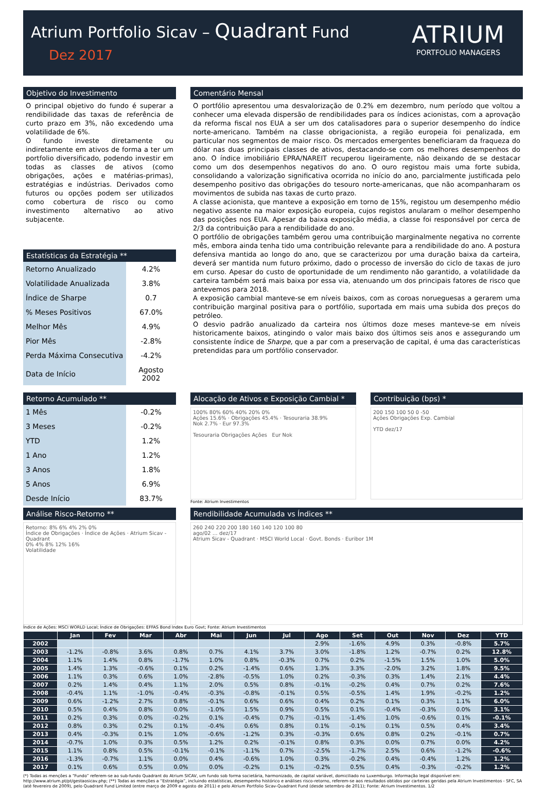Atrium Portfolio Sicav – Quadrant Fund
Dez 2017
ATRIUM
PORTFOLIO MANAGERS
Objetivo do Investimento
O principal objetivo do fundo é superar a rendibilidade das taxas de referência de curto prazo em 3%, não excedendo uma volatilidade de 6%.
O fundo investe diretamente ou indiretamente em ativos de forma a ter um portfolio diversificado, podendo investir em todas as classes de ativos (como obrigações, ações e matérias-primas), estratégias e indústrias. Derivados como futuros ou opções podem ser utilizados como cobertura de risco ou como investimento alternativo ao ativo subjacente.
Estatísticas da Estratégia **
| Retorno Anualizado | 4.2% |
| Volatilidade Anualizada | 3.8% |
| Índice de Sharpe | 0.7 |
| % Meses Positivos | 67.0% |
| Melhor Mês | 4.9% |
| Pior Mês | -2.8% |
| Perda Máxima Consecutiva | -4.2% |
| Data de Início | Agosto 2002 |
Comentário Mensal
O portfólio apresentou uma desvalorização de 0.2% em dezembro, num período que voltou a conhecer uma elevada dispersão de rendibilidades para os índices acionistas, com a aprovação da reforma fiscal nos EUA a ser um dos catalisadores para o superior desempenho do índice norte-americano. Também na classe obrigacionista, a região europeia foi penalizada, em particular nos segmentos de maior risco. Os mercados emergentes beneficiaram da fraqueza do dólar nas duas principais classes de ativos, destacando-se com os melhores desempenhos do ano. O índice imobiliário EPRA/NAREIT recuperou ligeiramente, não deixando de se destacar como um dos desempenhos negativos do ano. O ouro registou mais uma forte subida, consolidando a valorização significativa ocorrida no início do ano, parcialmente justificada pelo desempenho positivo das obrigações do tesouro norte-americanas, que não acompanharam os movimentos de subida nas taxas de curto prazo.
A classe acionista, que manteve a exposição em torno de 15%, registou um desempenho médio negativo assente na maior exposição europeia, cujos registos anularam o melhor desempenho das posições nos EUA. Apesar da baixa exposição média, a classe foi responsável por cerca de 2/3 da contribuição para a rendibilidade do ano.
O portfólio de obrigações também gerou uma contribuição marginalmente negativa no corrente mês, embora ainda tenha tido uma contribuição relevante para a rendibilidade do ano. A postura defensiva mantida ao longo do ano, que se caracterizou por uma duração baixa da carteira, deverá ser mantida num futuro próximo, dado o processo de inversão do ciclo de taxas de juro em curso. Apesar do custo de oportunidade de um rendimento não garantido, a volatilidade da carteira também será mais baixa por essa via, atenuando um dos principais fatores de risco que antevemos para 2018.
A exposição cambial manteve-se em níveis baixos, com as coroas norueguesas a gerarem uma contribuição marginal positiva para o portfólio, suportada em mais uma subida dos preços do petróleo.
O desvio padrão anualizado da carteira nos últimos doze meses manteve-se em níveis historicamente baixos, atingindo o valor mais baixo dos últimos seis anos e assegurando um consistente índice de Sharpe, que a par com a preservação de capital, é uma das características pretendidas para um portfólio conservador.
Retorno Acumulado **
| 1 Mês | -0.2% |
| 3 Meses | -0.2% |
| YTD | 1.2% |
| 1 Ano | 1.2% |
| 3 Anos | 1.8% |
| 5 Anos | 6.9% |
| Desde Início | 83.7% |
Alocação de Ativos e Exposição Cambial *
100% 80% 60% 40% 20% 0%
Ações 15.6% · Obrigações 45.4% · Tesouraria 38.9%
Nok 2.7% · Eur 97.3%
Tesouraria Obrigações Ações Eur Nok
Fonte: Atrium Investimentos
Contribuição (bps) *
200 150 100 50 0 -50
Ações Obrigações Exp. Cambial
YTD dez/17
Análise Risco-Retorno **
Retorno: 8% 6% 4% 2% 0%
Índice de Obrigações · Índice de Ações · Atrium Sicav - Quadrant
0% 4% 8% 12% 16%
Volatilidade
Rendibilidade Acumulada vs Índices **
260 240 220 200 180 160 140 120 100 80
ago/02 … dez/17
Atrium Sicav - Quadrant · MSCI World Local · Govt. Bonds · Euribor 1M
Índice de Ações: MSCI WORLD Local; Índice de Obrigações: EFFAS Bond Index Euro Govt; Fonte: Atrium Investimentos
| | Jan | Fev | Mar | Abr | Mai | Jun | Jul | Ago | Set | Out | Nov | Dez | YTD |
| --- | --- | --- | --- | --- | --- | --- | --- | --- | --- | --- | --- | --- | --- |
| 2002 | | | | | | | | 2.9% | -1.6% | 4.9% | 0.3% | -0.8% | 5.7% |
| 2003 | -1.2% | -0.8% | 3.6% | 0.8% | 0.7% | 4.1% | 3.7% | 3.0% | -1.8% | 1.2% | -0.7% | 0.2% | 12.8% |
| 2004 | 1.1% | 1.4% | 0.8% | -1.7% | 1.0% | 0.8% | -0.3% | 0.7% | 0.2% | -1.5% | 1.5% | 1.0% | 5.0% |
| 2005 | 1.4% | 1.3% | -0.6% | 0.1% | 0.2% | -1.4% | 0.6% | 1.3% | 3.3% | -2.0% | 3.2% | 1.8% | 9.5% |
| 2006 | 1.1% | 0.3% | 0.6% | 1.0% | -2.8% | -0.5% | 1.0% | 0.2% | -0.3% | 0.3% | 1.4% | 2.1% | 4.4% |
| 2007 | 0.2% | 1.4% | 0.4% | 1.1% | 2.0% | 0.5% | 0.8% | -0.1% | -0.2% | 0.4% | 0.7% | 0.2% | 7.6% |
| 2008 | -0.4% | 1.1% | -1.0% | -0.4% | -0.3% | -0.8% | -0.1% | 0.5% | -0.5% | 1.4% | 1.9% | -0.2% | 1.2% |
| 2009 | 0.6% | -1.2% | 2.7% | 0.8% | -0.1% | 0.6% | 0.6% | 0.4% | 0.2% | 0.1% | 0.3% | 1.1% | 6.0% |
| 2010 | 0.5% | 0.4% | 0.8% | 0.0% | -1.0% | 1.5% | 0.9% | 0.5% | 0.1% | -0.4% | -0.3% | 0.0% | 3.1% |
| 2011 | 0.2% | 0.3% | 0.0% | -0.2% | 0.1% | -0.4% | 0.7% | -0.1% | -1.4% | 1.0% | -0.6% | 0.1% | -0.1% |
| 2012 | 0.8% | 0.3% | 0.2% | 0.1% | -0.4% | 0.6% | 0.8% | 0.1% | -0.1% | 0.1% | 0.5% | 0.4% | 3.4% |
| 2013 | 0.4% | -0.3% | 0.1% | 1.0% | -0.6% | -1.2% | 0.3% | -0.3% | 0.6% | 0.8% | 0.2% | -0.1% | 0.7% |
| 2014 | -0.7% | 1.0% | 0.3% | 0.5% | 1.2% | 0.2% | -0.1% | 0.8% | 0.3% | 0.0% | 0.7% | 0.0% | 4.2% |
| 2015 | 1.1% | 0.8% | 0.5% | -0.1% | -0.1% | -1.1% | 0.7% | -2.5% | -1.7% | 2.5% | 0.6% | -1.2% | -0.6% |
| 2016 | -1.3% | -0.7% | 1.1% | 0.0% | 0.4% | -0.6% | 1.0% | 0.3% | -0.2% | 0.4% | -0.4% | 1.2% | 1.2% |
| 2017 | 0.1% | 0.6% | 0.5% | 0.0% | 0.0% | -0.2% | 0.1% | -0.2% | 0.5% | 0.4% | -0.3% | -0.2% | 1.2% |
(*) Todas as menções a “Fundo” referem-se ao sub-fundo Quadrant do Atrium SICAV, um fundo sob forma societária, harmonizado, de capital variável, domiciliado no Luxemburgo. Informação legal disponível em: http://www.atrium.pt/pt/gestaosicav.php; (**) Todas as menções a “Estratégia”, incluindo estatísticas, desempenho histórico e análises risco-retorno, referem-se aos resultados obtidos por carteiras geridas pela Atrium Investimentos - SFC, SA (até fevereiro de 2009), pelo Quadrant Fund Limited (entre março de 2009 e agosto de 2011) e pelo Atrium Portfolio Sicav-Quadrant Fund (desde setembro de 2011); Fonte: Atrium Investimentos. 1/2